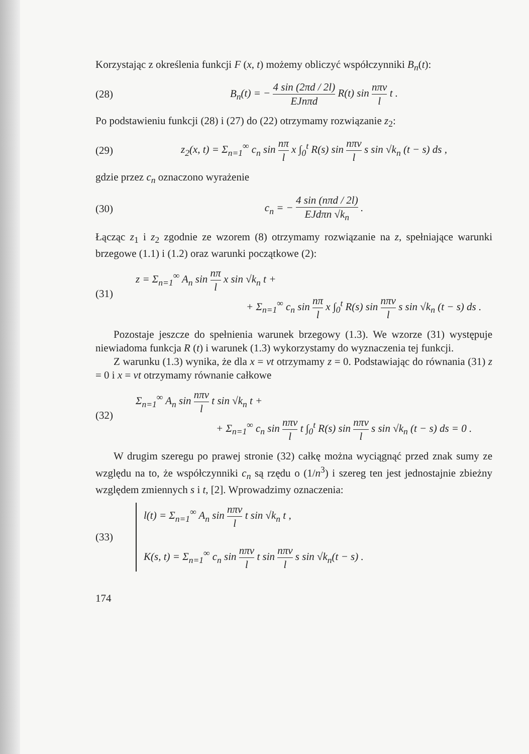Korzystając z określenia funkcji F (x, t) możemy obliczyć współczynniki B<sub>n</sub>(t):
(28) B<sub>n</sub>(t) = − 4 sin (2πd / 2l) EJnπd R(t) sin nπv l t .
Po podstawieniu funkcji (28) i (27) do (22) otrzymamy rozwiązanie z<sub>2</sub>:
(29) z<sub>2</sub>(x, t) = Σ<sub>n=1</sub><sup>∞</sup> c<sub>n</sub> sin nπ l x ∫<sub>0</sub><sup>t</sup> R(s) sin nπv l s sin √k<sub>n</sub> (t − s) ds ,
gdzie przez c<sub>n</sub> oznaczono wyrażenie
(30) c<sub>n</sub> = − 4 sin (nπd / 2l) EJdπn √k<sub>n</sub> .
Łącząc z<sub>1</sub> i z<sub>2</sub> zgodnie ze wzorem (8) otrzymamy rozwiązanie na z, spełniające warunki brzegowe (1.1) i (1.2) oraz warunki początkowe (2):
(31) z = Σ<sub>n=1</sub><sup>∞</sup> A<sub>n</sub> sin nπ l x sin √k<sub>n</sub> t +
+ Σ<sub>n=1</sub><sup>∞</sup> c<sub>n</sub> sin nπ l x ∫<sub>0</sub><sup>t</sup> R(s) sin nπv l s sin √k<sub>n</sub> (t − s) ds .
Pozostaje jeszcze do spełnienia warunek brzegowy (1.3). We wzorze (31) występuje niewiadoma funkcja R (t) i warunek (1.3) wykorzystamy do wyznaczenia tej funkcji.
Z warunku (1.3) wynika, że dla x = vt otrzymamy z = 0. Podstawiając do równania (31) z = 0 i x = vt otrzymamy równanie całkowe
(32) Σ<sub>n=1</sub><sup>∞</sup> A<sub>n</sub> sin nπv l t sin √k<sub>n</sub> t +
+ Σ<sub>n=1</sub><sup>∞</sup> c<sub>n</sub> sin nπv l t ∫<sub>0</sub><sup>t</sup> R(s) sin nπv l s sin √k<sub>n</sub> (t − s) ds = 0 .
W drugim szeregu po prawej stronie (32) całkę można wyciągnąć przed znak sumy ze względu na to, że współczynniki c<sub>n</sub> są rzędu o (1/n<sup>3</sup>) i szereg ten jest jednostajnie zbieżny względem zmiennych s i t, [2]. Wprowadzimy oznaczenia:
(33) l(t) = Σ<sub>n=1</sub><sup>∞</sup> A<sub>n</sub> sin nπv l t sin √k<sub>n</sub> t ,
K(s, t) = Σ<sub>n=1</sub><sup>∞</sup> c<sub>n</sub> sin nπv l t sin nπv l s sin √k<sub>n</sub>(t − s) .
174